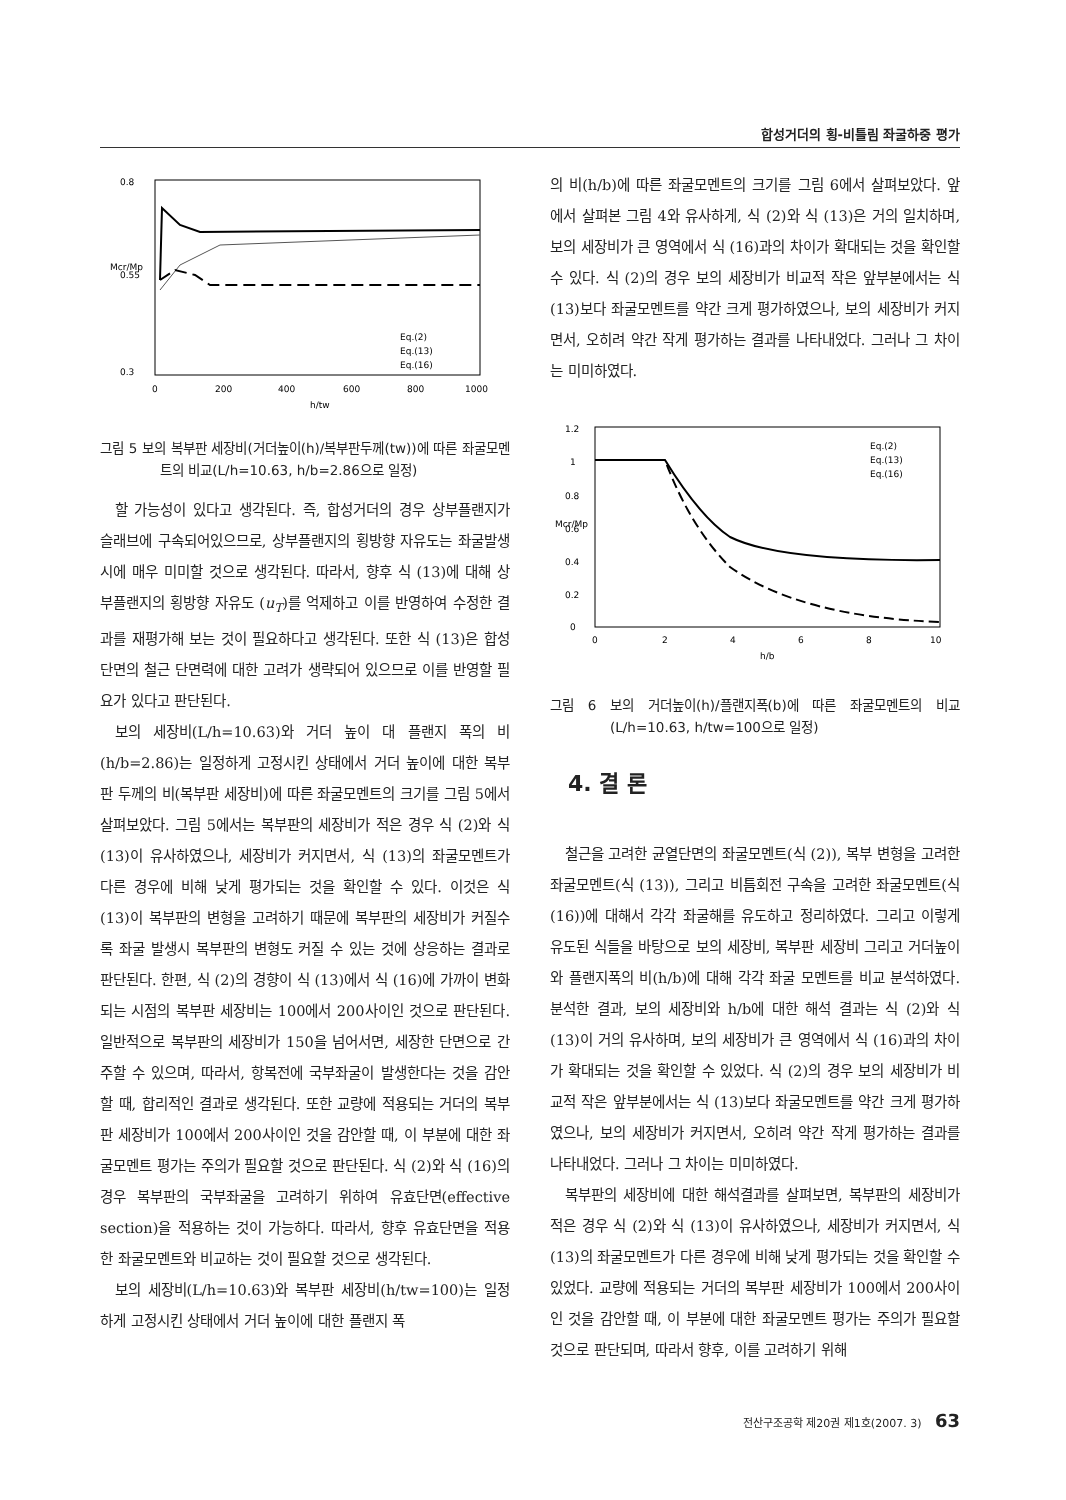합성거더의 횡-비틀림 좌굴하중 평가
0.8
0.55
0.3
0
200
400
600
800
1000
h/tw
Mcr/Mp
Eq.(2)
Eq.(13)
Eq.(16)
그림 5 보의 복부판 세장비(거더높이(h)/복부판두께(tw))에 따른 좌굴모멘트의 비교(L/h=10.63, h/b=2.86으로 일정)
할 가능성이 있다고 생각된다. 즉, 합성거더의 경우 상부플랜지가 슬래브에 구속되어있으므로, 상부플랜지의 횡방향 자유도는 좌굴발생시에 매우 미미할 것으로 생각된다. 따라서, 향후 식 (13)에 대해 상부플랜지의 횡방향 자유도 (u<sub>T</sub>)를 억제하고 이를 반영하여 수정한 결과를 재평가해 보는 것이 필요하다고 생각된다. 또한 식 (13)은 합성단면의 철근 단면력에 대한 고려가 생략되어 있으므로 이를 반영할 필요가 있다고 판단된다.
보의 세장비(L/h=10.63)와 거더 높이 대 플랜지 폭의 비(h/b=2.86)는 일정하게 고정시킨 상태에서 거더 높이에 대한 복부판 두께의 비(복부판 세장비)에 따른 좌굴모멘트의 크기를 그림 5에서 살펴보았다. 그림 5에서는 복부판의 세장비가 적은 경우 식 (2)와 식 (13)이 유사하였으나, 세장비가 커지면서, 식 (13)의 좌굴모멘트가 다른 경우에 비해 낮게 평가되는 것을 확인할 수 있다. 이것은 식 (13)이 복부판의 변형을 고려하기 때문에 복부판의 세장비가 커질수록 좌굴 발생시 복부판의 변형도 커질 수 있는 것에 상응하는 결과로 판단된다. 한편, 식 (2)의 경향이 식 (13)에서 식 (16)에 가까이 변화되는 시점의 복부판 세장비는 100에서 200사이인 것으로 판단된다. 일반적으로 복부판의 세장비가 150을 넘어서면, 세장한 단면으로 간주할 수 있으며, 따라서, 항복전에 국부좌굴이 발생한다는 것을 감안할 때, 합리적인 결과로 생각된다. 또한 교량에 적용되는 거더의 복부판 세장비가 100에서 200사이인 것을 감안할 때, 이 부분에 대한 좌굴모멘트 평가는 주의가 필요할 것으로 판단된다. 식 (2)와 식 (16)의 경우 복부판의 국부좌굴을 고려하기 위하여 유효단면(effective section)을 적용하는 것이 가능하다. 따라서, 향후 유효단면을 적용한 좌굴모멘트와 비교하는 것이 필요할 것으로 생각된다.
보의 세장비(L/h=10.63)와 복부판 세장비(h/tw=100)는 일정하게 고정시킨 상태에서 거더 높이에 대한 플랜지 폭
의 비(h/b)에 따른 좌굴모멘트의 크기를 그림 6에서 살펴보았다. 앞에서 살펴본 그림 4와 유사하게, 식 (2)와 식 (13)은 거의 일치하며, 보의 세장비가 큰 영역에서 식 (16)과의 차이가 확대되는 것을 확인할 수 있다. 식 (2)의 경우 보의 세장비가 비교적 작은 앞부분에서는 식 (13)보다 좌굴모멘트를 약간 크게 평가하였으나, 보의 세장비가 커지면서, 오히려 약간 작게 평가하는 결과를 나타내었다. 그러나 그 차이는 미미하였다.
1.2
1
0.8
0.6
0.4
0.2
0
0
2
4
6
8
10
h/b
Mcr/Mp
Eq.(2)
Eq.(13)
Eq.(16)
그림 6 보의 거더높이(h)/플랜지폭(b)에 따른 좌굴모멘트의 비교(L/h=10.63, h/tw=100으로 일정)
4. 결 론
철근을 고려한 균열단면의 좌굴모멘트(식 (2)), 복부 변형을 고려한 좌굴모멘트(식 (13)), 그리고 비틈회전 구속을 고려한 좌굴모멘트(식 (16))에 대해서 각각 좌굴해를 유도하고 정리하였다. 그리고 이렇게 유도된 식들을 바탕으로 보의 세장비, 복부판 세장비 그리고 거더높이와 플랜지폭의 비(h/b)에 대해 각각 좌굴 모멘트를 비교 분석하였다. 분석한 결과, 보의 세장비와 h/b에 대한 해석 결과는 식 (2)와 식 (13)이 거의 유사하며, 보의 세장비가 큰 영역에서 식 (16)과의 차이가 확대되는 것을 확인할 수 있었다. 식 (2)의 경우 보의 세장비가 비교적 작은 앞부분에서는 식 (13)보다 좌굴모멘트를 약간 크게 평가하였으나, 보의 세장비가 커지면서, 오히려 약간 작게 평가하는 결과를 나타내었다. 그러나 그 차이는 미미하였다.
복부판의 세장비에 대한 해석결과를 살펴보면, 복부판의 세장비가 적은 경우 식 (2)와 식 (13)이 유사하였으나, 세장비가 커지면서, 식 (13)의 좌굴모멘트가 다른 경우에 비해 낮게 평가되는 것을 확인할 수 있었다. 교량에 적용되는 거더의 복부판 세장비가 100에서 200사이 인 것을 감안할 때, 이 부분에 대한 좌굴모멘트 평가는 주의가 필요할 것으로 판단되며, 따라서 향후, 이를 고려하기 위해
전산구조공학 제20권 제1호(2007. 3) 63